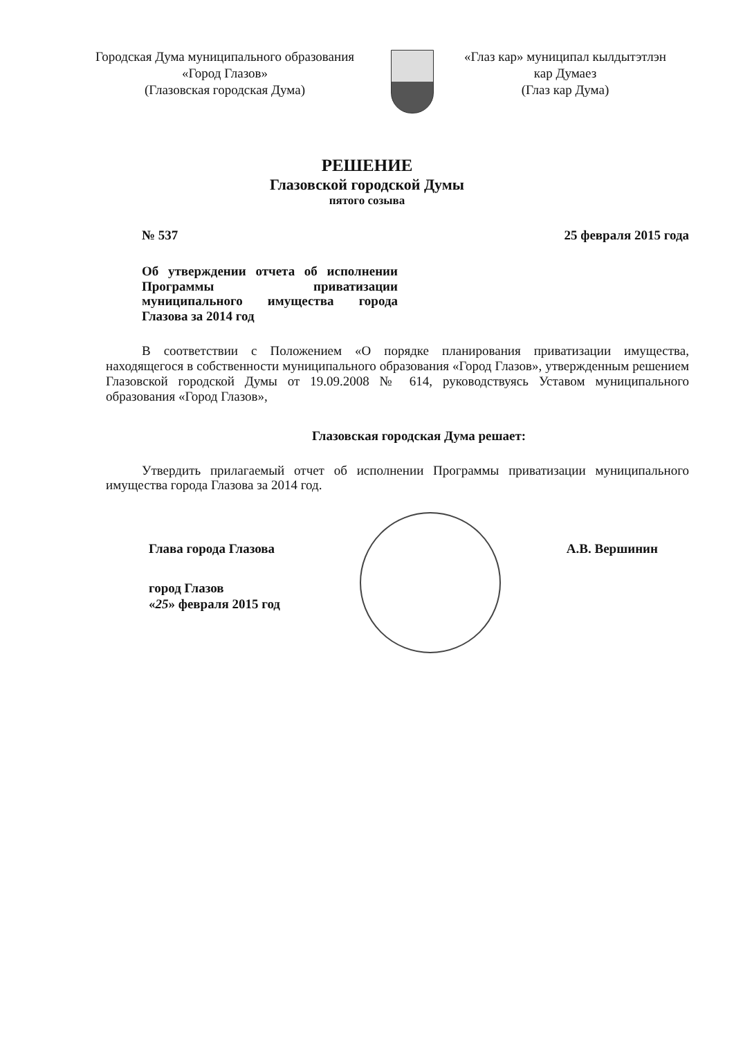Городская Дума муниципального образования
«Город Глазов»
(Глазовская городская Дума)
«Глаз кар» муниципал кылдытэтлэн
кар Думаез
(Глаз кар Дума)
РЕШЕНИЕ
Глазовской городской Думы
пятого созыва
№ 537 25 февраля 2015 года
Об утверждении отчета об исполнении Программы приватизации муниципального имущества города Глазова за 2014 год
В соответствии с Положением «О порядке планирования приватизации имущества, находящегося в собственности муниципального образования «Город Глазов», утвержденным решением Глазовской городской Думы от 19.09.2008 № 614, руководствуясь Уставом муниципального образования «Город Глазов»,
Глазовская городская Дума решает:
Утвердить прилагаемый отчет об исполнении Программы приватизации муниципального имущества города Глазова за 2014 год.
Глава города Глазова А.В. Вершинин
город Глазов
«25» февраля 2015 год